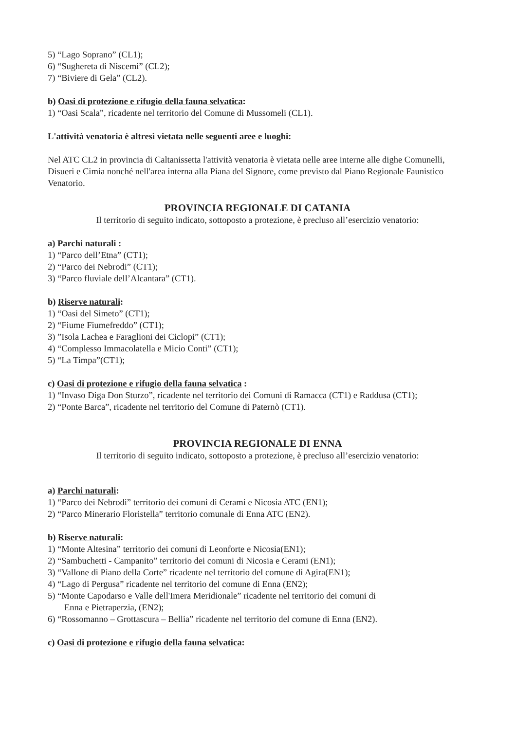5) “Lago Soprano” (CL1);
6) “Sughereta di Niscemi” (CL2);
7) “Biviere di Gela” (CL2).
b) Oasi di protezione e rifugio della fauna selvatica:
1) “Oasi Scala”, ricadente nel territorio del Comune di Mussomeli (CL1).
L'attività venatoria è altresì vietata nelle seguenti aree e luoghi:
Nel ATC CL2 in provincia di Caltanissetta l'attività venatoria è vietata nelle aree interne alle dighe Comunelli, Disueri e Cimia nonché nell'area interna alla Piana del Signore, come previsto dal Piano Regionale Faunistico Venatorio.
PROVINCIA REGIONALE DI CATANIA
Il territorio di seguito indicato, sottoposto a protezione, è precluso all’esercizio venatorio:
a) Parchi naturali :
1) “Parco dell’Etna” (CT1);
2) “Parco dei Nebrodi” (CT1);
3) “Parco fluviale dell’Alcantara” (CT1).
b) Riserve naturali:
1) “Oasi del Simeto” (CT1);
2) “Fiume Fiumefreddo” (CT1);
3) ”Isola Lachea e Faraglioni dei Ciclopi” (CT1);
4) “Complesso Immacolatella e Micio Conti” (CT1);
5) “La Timpa”(CT1);
c) Oasi di protezione e rifugio della fauna selvatica :
1) “Invaso Diga Don Sturzo”, ricadente nel territorio dei Comuni di Ramacca (CT1) e Raddusa (CT1);
2) “Ponte Barca”, ricadente nel territorio del Comune di Paternò (CT1).
PROVINCIA REGIONALE DI ENNA
Il territorio di seguito indicato, sottoposto a protezione, è precluso all’esercizio venatorio:
a) Parchi naturali:
1) “Parco dei Nebrodi” territorio dei comuni di Cerami e Nicosia ATC (EN1);
2) “Parco Minerario Floristella” territorio comunale di Enna ATC (EN2).
b) Riserve naturali:
1) “Monte Altesina” territorio dei comuni di Leonforte e Nicosia(EN1);
2) “Sambuchetti - Campanito” territorio dei comuni di Nicosia e Cerami (EN1);
3) “Vallone di Piano della Corte” ricadente nel territorio del comune di Agira(EN1);
4) “Lago di Pergusa” ricadente nel territorio del comune di Enna (EN2);
5) “Monte Capodarso e Valle dell'Imera Meridionale” ricadente nel territorio dei comuni di
Enna e Pietraperzia, (EN2);
6) “Rossomanno – Grottascura – Bellia” ricadente nel territorio del comune di Enna (EN2).
c) Oasi di protezione e rifugio della fauna selvatica: